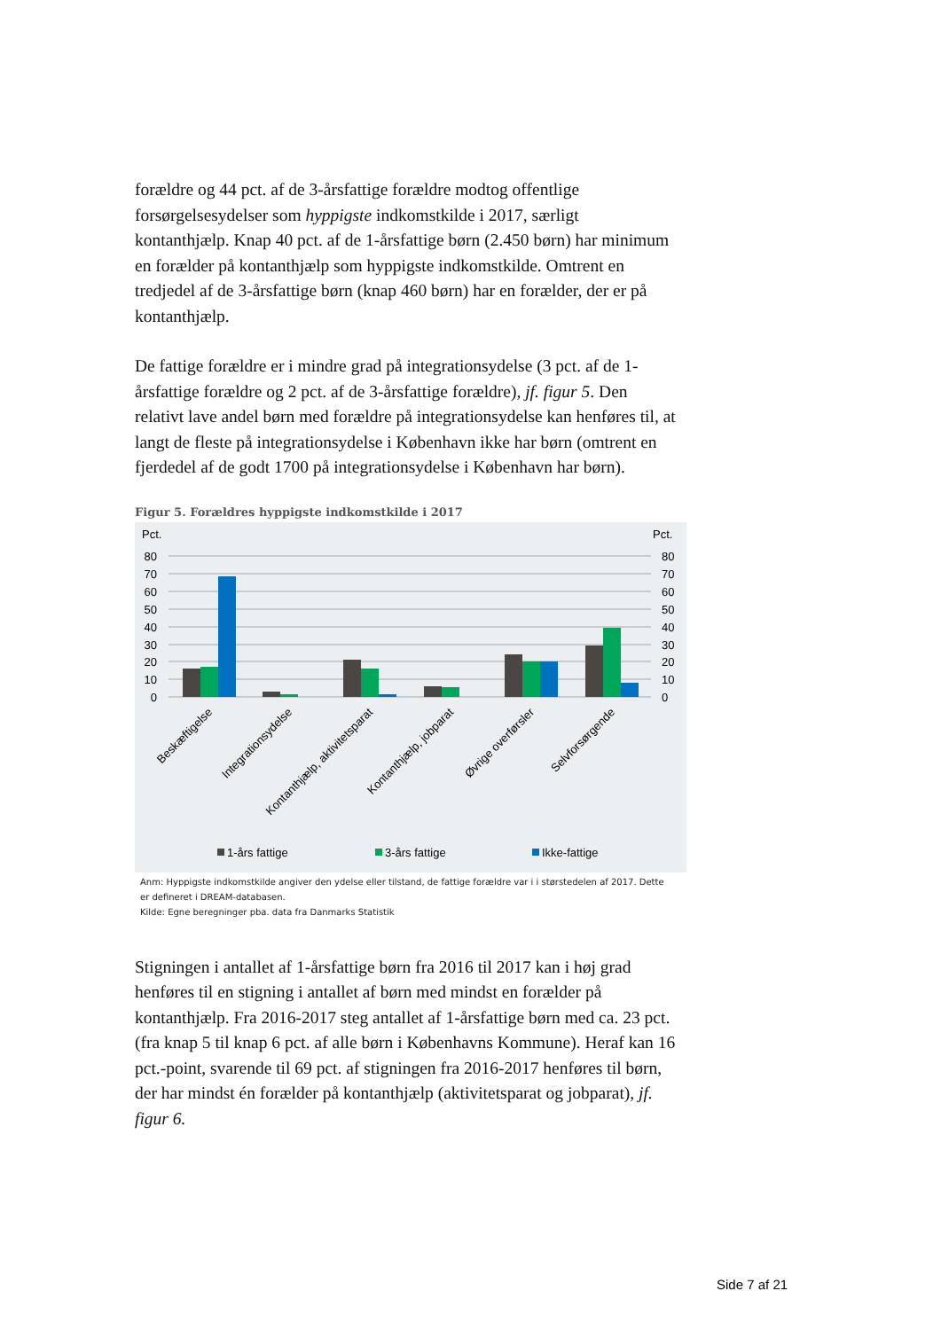forældre og 44 pct. af de 3-årsfattige forældre modtog offentlige forsørgelsesydelser som hyppigste indkomstkilde i 2017, særligt kontanthjælp. Knap 40 pct. af de 1-årsfattige børn (2.450 børn) har minimum en forælder på kontanthjælp som hyppigste indkomstkilde. Omtrent en tredjedel af de 3-årsfattige børn (knap 460 børn) har en forælder, der er på kontanthjælp.
De fattige forældre er i mindre grad på integrationsydelse (3 pct. af de 1-årsfattige forældre og 2 pct. af de 3-årsfattige forældre), jf. figur 5. Den relativt lave andel børn med forældre på integrationsydelse kan henføres til, at langt de fleste på integrationsydelse i København ikke har børn (omtrent en fjerdedel af de godt 1700 på integrationsydelse i København har børn).
Figur 5. Forældres hyppigste indkomstkilde i 2017
Pct.
Pct.
80
70
60
50
40
30
20
10
0
80
70
60
50
40
30
20
10
0
Beskæftigelse
Integrationsydelse
Kontanthjælp, aktivitetsparat
Kontanthjælp, jobparat
Øvrige overførsler
Selvforsørgende
1-års fattige
3-års fattige
Ikke-fattige
Anm: Hyppigste indkomstkilde angiver den ydelse eller tilstand, de fattige forældre var i i størstedelen af 2017. Dette er defineret i DREAM-databasen.
Kilde: Egne beregninger pba. data fra Danmarks Statistik
Stigningen i antallet af 1-årsfattige børn fra 2016 til 2017 kan i høj grad henføres til en stigning i antallet af børn med mindst en forælder på kontanthjælp. Fra 2016-2017 steg antallet af 1-årsfattige børn med ca. 23 pct. (fra knap 5 til knap 6 pct. af alle børn i Københavns Kommune). Heraf kan 16 pct.-point, svarende til 69 pct. af stigningen fra 2016-2017 henføres til børn, der har mindst én forælder på kontanthjælp (aktivitetsparat og jobparat), jf. figur 6.
Side 7 af 21